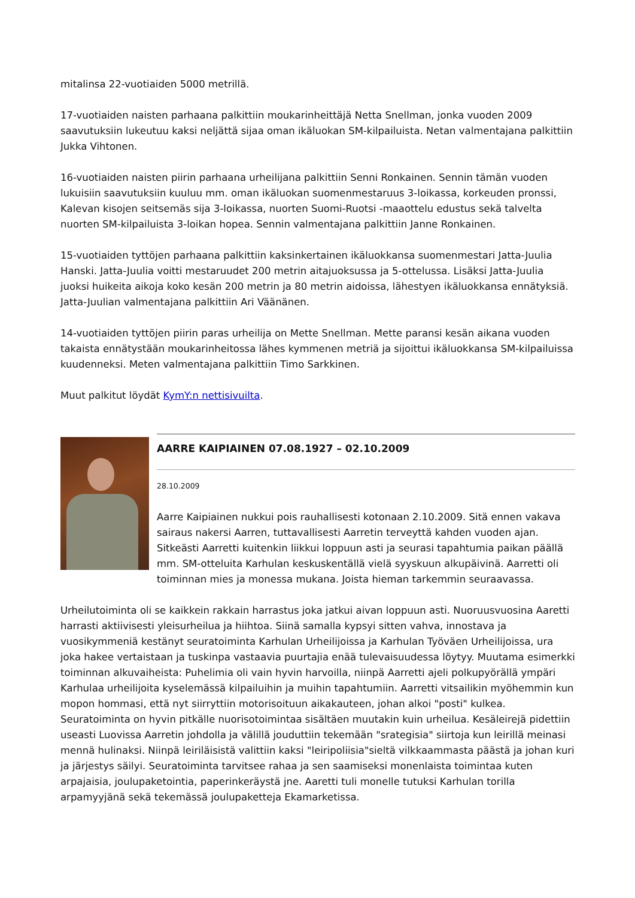mitalinsa 22-vuotiaiden 5000 metrillä.
17-vuotiaiden naisten parhaana palkittiin moukarinheittäjä Netta Snellman, jonka vuoden 2009 saavutuksiin lukeutuu kaksi neljättä sijaa oman ikäluokan SM-kilpailuista. Netan valmentajana palkittiin Jukka Vihtonen.
16-vuotiaiden naisten piirin parhaana urheilijana palkittiin Senni Ronkainen. Sennin tämän vuoden lukuisiin saavutuksiin kuuluu mm. oman ikäluokan suomenmestaruus 3-loikassa, korkeuden pronssi, Kalevan kisojen seitsemäs sija 3-loikassa, nuorten Suomi-Ruotsi -maaottelu edustus sekä talvelta nuorten SM-kilpailuista 3-loikan hopea. Sennin valmentajana palkittiin Janne Ronkainen.
15-vuotiaiden tyttöjen parhaana palkittiin kaksinkertainen ikäluokkansa suomenmestari Jatta-Juulia Hanski. Jatta-Juulia voitti mestaruudet 200 metrin aitajuoksussa ja 5-ottelussa. Lisäksi Jatta-Juulia juoksi huikeita aikoja koko kesän 200 metrin ja 80 metrin aidoissa, lähestyen ikäluokkansa ennätyksiä. Jatta-Juulian valmentajana palkittiin Ari Väänänen.
14-vuotiaiden tyttöjen piirin paras urheilija on Mette Snellman. Mette paransi kesän aikana vuoden takaista ennätystään moukarinheitossa lähes kymmenen metriä ja sijoittui ikäluokkansa SM-kilpailuissa kuudenneksi. Meten valmentajana palkittiin Timo Sarkkinen.
Muut palkitut löydät KymY:n nettisivuilta.
AARRE KAIPIAINEN 07.08.1927 – 02.10.2009
28.10.2009
Aarre Kaipiainen nukkui pois rauhallisesti kotonaan 2.10.2009. Sitä ennen vakava sairaus nakersi Aarren, tuttavallisesti Aarretin terveyttä kahden vuoden ajan. Sitkeästi Aarretti kuitenkin liikkui loppuun asti ja seurasi tapahtumia paikan päällä mm. SM-otteluita Karhulan keskuskentällä vielä syyskuun alkupäivinä. Aarretti oli toiminnan mies ja monessa mukana. Joista hieman tarkemmin seuraavassa.
Urheilutoiminta oli se kaikkein rakkain harrastus joka jatkui aivan loppuun asti. Nuoruusvuosina Aaretti harrasti aktiivisesti yleisurheilua ja hiihtoa. Siinä samalla kypsyi sitten vahva, innostava ja vuosikymmeniä kestänyt seuratoiminta Karhulan Urheilijoissa ja Karhulan Työväen Urheilijoissa, ura joka hakee vertaistaan ja tuskinpa vastaavia puurtajia enää tulevaisuudessa löytyy. Muutama esimerkki toiminnan alkuvaiheista: Puhelimia oli vain hyvin harvoilla, niinpä Aarretti ajeli polkupyörällä ympäri Karhulaa urheilijoita kyselemässä kilpailuihin ja muihin tapahtumiin. Aarretti vitsailikin myöhemmin kun mopon hommasi, että nyt siirryttiin motorisoituun aikakauteen, johan alkoi "posti" kulkea. Seuratoiminta on hyvin pitkälle nuorisotoimintaa sisältäen muutakin kuin urheilua. Kesäleirejä pidettiin useasti Luovissa Aarretin johdolla ja välillä jouduttiin tekemään "srategisia" siirtoja kun leirillä meinasi mennä hulinaksi. Niinpä leiriläisistä valittiin kaksi "leiripoliisia"sieltä vilkkaammasta päästä ja johan kuri ja järjestys säilyi. Seuratoiminta tarvitsee rahaa ja sen saamiseksi monenlaista toimintaa kuten arpajaisia, joulupaketointia, paperinkeräystä jne. Aaretti tuli monelle tutuksi Karhulan torilla arpamyyjänä sekä tekemässä joulupaketteja Ekamarketissa.